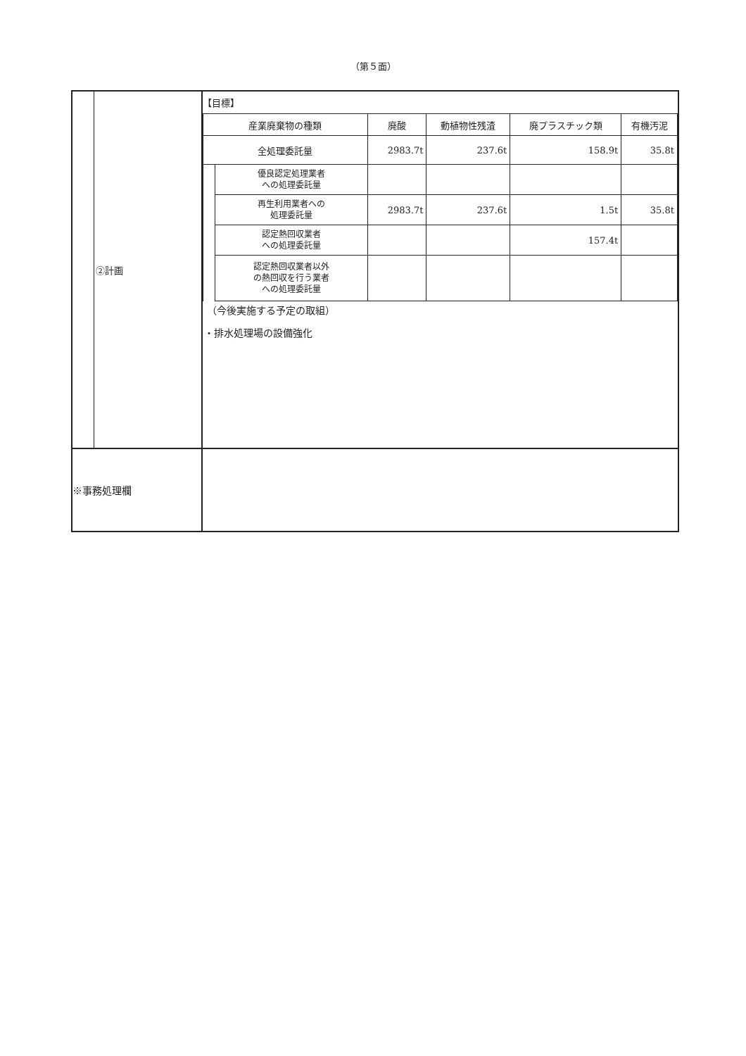（第５面）
| | ②計画 | 【目標】 / 産業廃棄物の種類 / / 廃酸 / 動植物性残渣 / 廃プラスチック類 / 有機汚泥 / / 全処理委託量 / / 2983.7t / 237.6t / 158.9t / 35.8t / / / 優良認定処理業者 への処理委託量 / / / / / / / 再生利用業者への 処理委託量 / 2983.7t / 237.6t / 1.5t / 35.8t / / / 認定熱回収業者 への処理委託量 / / / 157.4t / / / / 認定熱回収業者以外 の熱回収を行う業者 への処理委託量 / / / / / （今後実施する予定の取組） ・排水処理場の設備強化 |
| ※事務処理欄 | | |